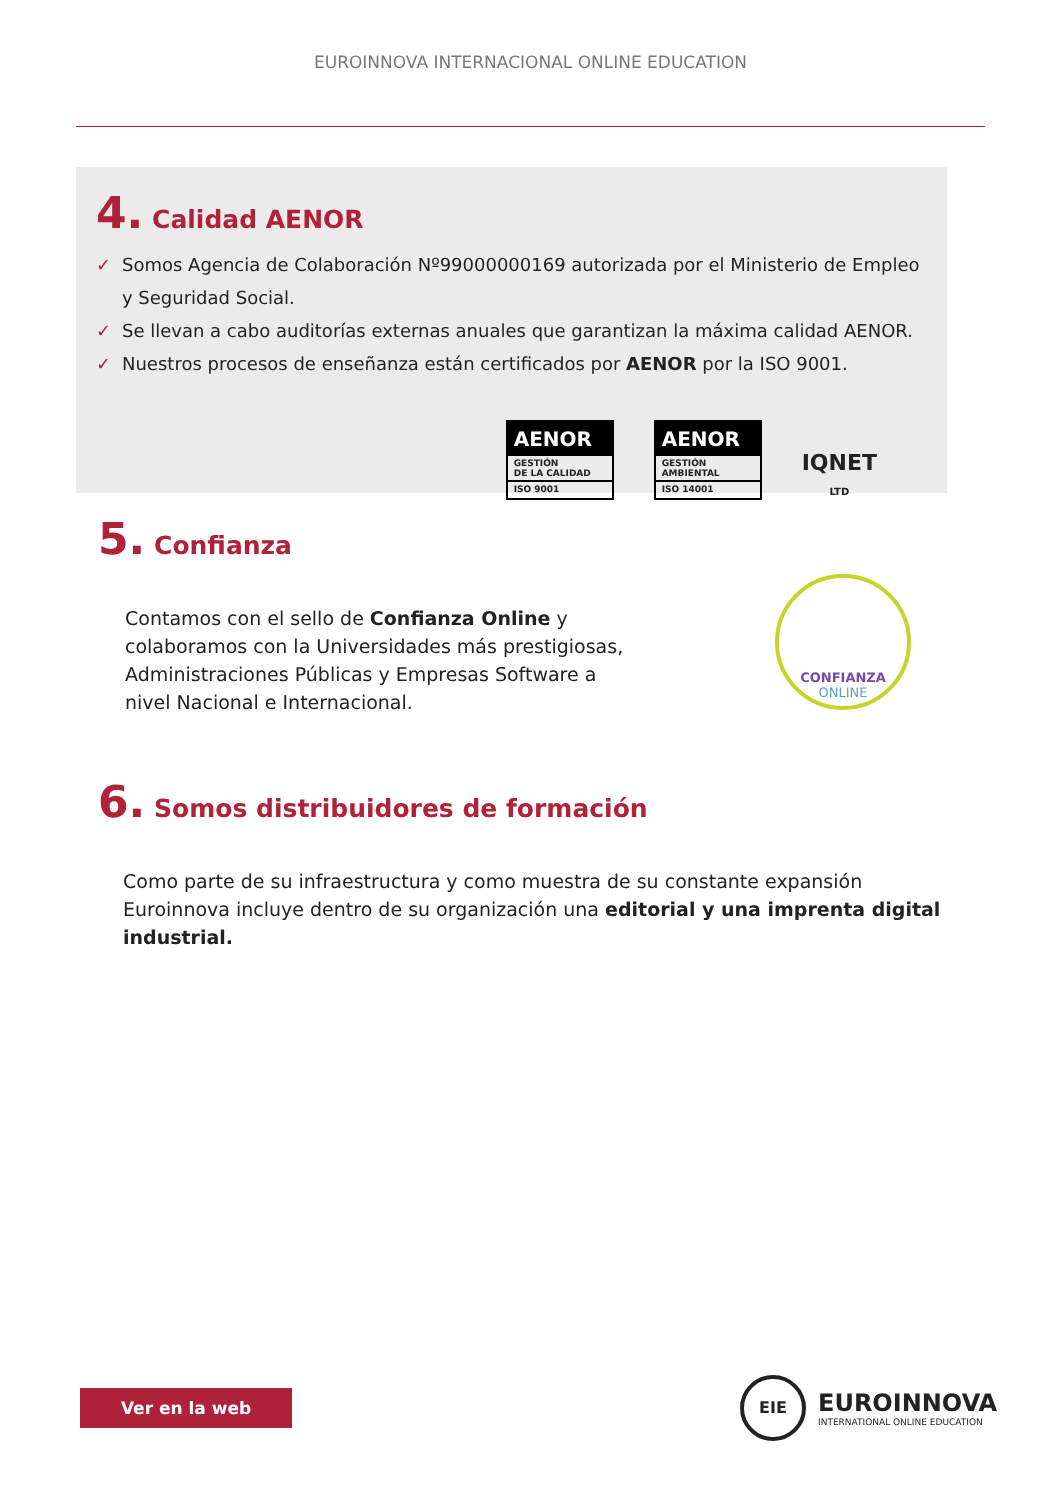EUROINNOVA INTERNACIONAL ONLINE EDUCATION
4. Calidad AENOR
✓ Somos Agencia de Colaboración Nº99000000169 autorizada por el Ministerio de Empleo y Seguridad Social.
✓ Se llevan a cabo auditorías externas anuales que garantizan la máxima calidad AENOR.
✓ Nuestros procesos de enseñanza están certificados por AENOR por la ISO 9001.
AENOR
GESTIÓN
DE LA CALIDAD
ISO 9001
AENOR
GESTIÓN
AMBIENTAL
ISO 14001
IQNET
LTD
5. Confianza
Contamos con el sello de Confianza Online y colaboramos con la Universidades más prestigiosas, Administraciones Públicas y Empresas Software a nivel Nacional e Internacional.
CONFIANZA
ONLINE
6. Somos distribuidores de formación
Como parte de su infraestructura y como muestra de su constante expansión Euroinnova incluye dentro de su organización una editorial y una imprenta digital industrial.
Ver en la web
EIE
EUROINNOVA
INTERNATIONAL ONLINE EDUCATION